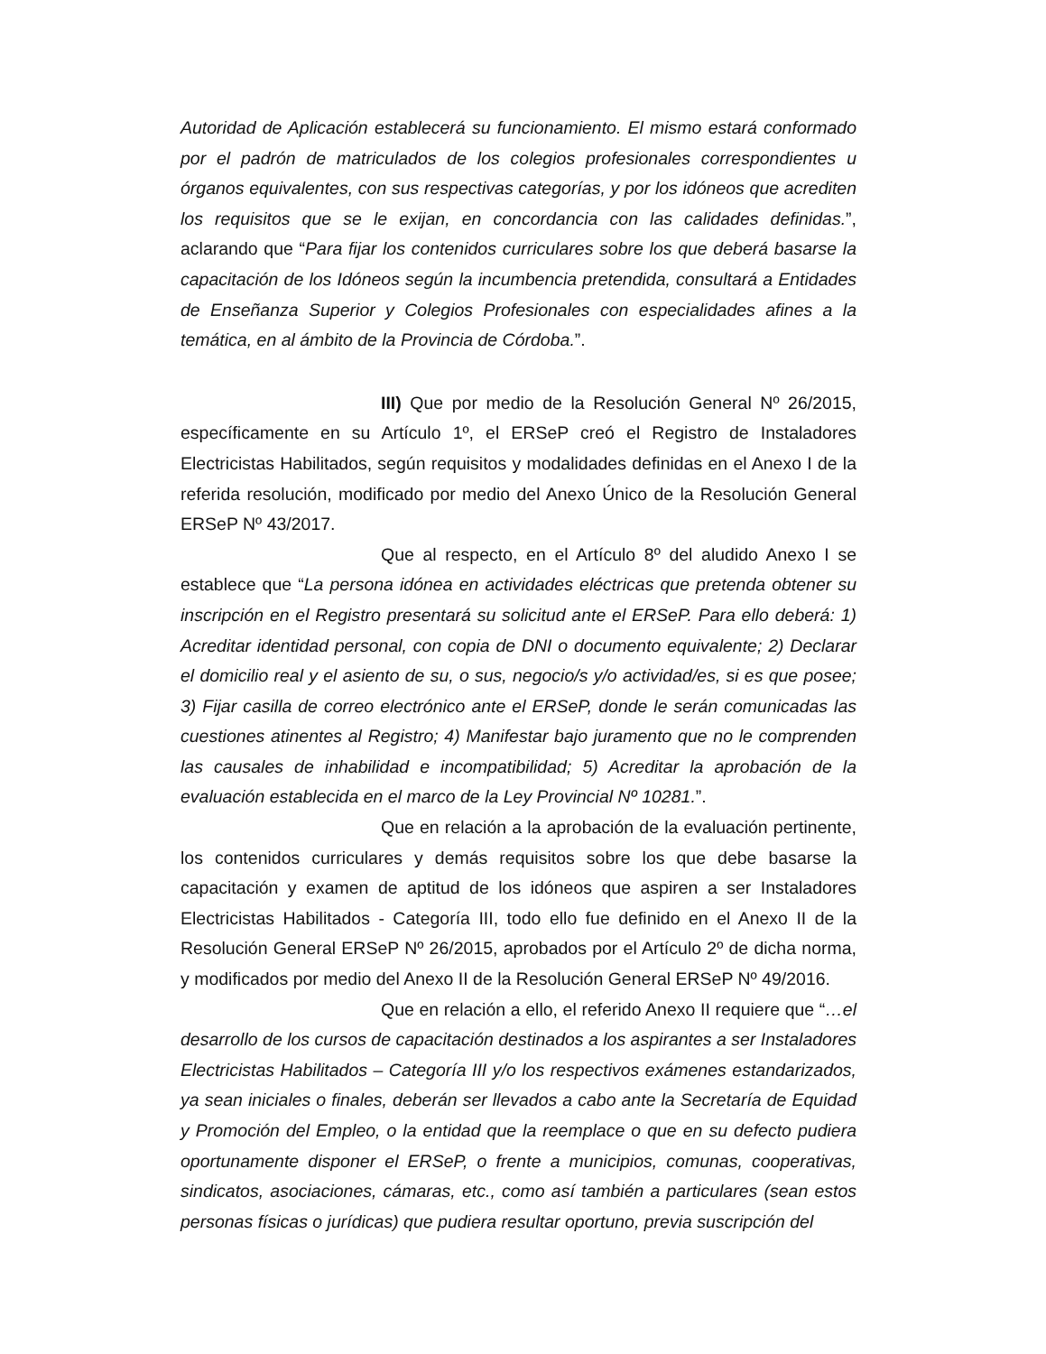Autoridad de Aplicación establecerá su funcionamiento. El mismo estará conformado por el padrón de matriculados de los colegios profesionales correspondientes u órganos equivalentes, con sus respectivas categorías, y por los idóneos que acrediten los requisitos que se le exijan, en concordancia con las calidades definidas.”, aclarando que “Para fijar los contenidos curriculares sobre los que deberá basarse la capacitación de los Idóneos según la incumbencia pretendida, consultará a Entidades de Enseñanza Superior y Colegios Profesionales con especialidades afines a la temática, en al ámbito de la Provincia de Córdoba.”.
III) Que por medio de la Resolución General Nº 26/2015, específicamente en su Artículo 1º, el ERSeP creó el Registro de Instaladores Electricistas Habilitados, según requisitos y modalidades definidas en el Anexo I de la referida resolución, modificado por medio del Anexo Único de la Resolución General ERSeP Nº 43/2017.
Que al respecto, en el Artículo 8º del aludido Anexo I se establece que “La persona idónea en actividades eléctricas que pretenda obtener su inscripción en el Registro presentará su solicitud ante el ERSeP. Para ello deberá: 1) Acreditar identidad personal, con copia de DNI o documento equivalente; 2) Declarar el domicilio real y el asiento de su, o sus, negocio/s y/o actividad/es, si es que posee; 3) Fijar casilla de correo electrónico ante el ERSeP, donde le serán comunicadas las cuestiones atinentes al Registro; 4) Manifestar bajo juramento que no le comprenden las causales de inhabilidad e incompatibilidad; 5) Acreditar la aprobación de la evaluación establecida en el marco de la Ley Provincial Nº 10281.”.
Que en relación a la aprobación de la evaluación pertinente, los contenidos curriculares y demás requisitos sobre los que debe basarse la capacitación y examen de aptitud de los idóneos que aspiren a ser Instaladores Electricistas Habilitados - Categoría III, todo ello fue definido en el Anexo II de la Resolución General ERSeP Nº 26/2015, aprobados por el Artículo 2º de dicha norma, y modificados por medio del Anexo II de la Resolución General ERSeP Nº 49/2016.
Que en relación a ello, el referido Anexo II requiere que “…el desarrollo de los cursos de capacitación destinados a los aspirantes a ser Instaladores Electricistas Habilitados – Categoría III y/o los respectivos exámenes estandarizados, ya sean iniciales o finales, deberán ser llevados a cabo ante la Secretaría de Equidad y Promoción del Empleo, o la entidad que la reemplace o que en su defecto pudiera oportunamente disponer el ERSeP, o frente a municipios, comunas, cooperativas, sindicatos, asociaciones, cámaras, etc., como así también a particulares (sean estos personas físicas o jurídicas) que pudiera resultar oportuno, previa suscripción del